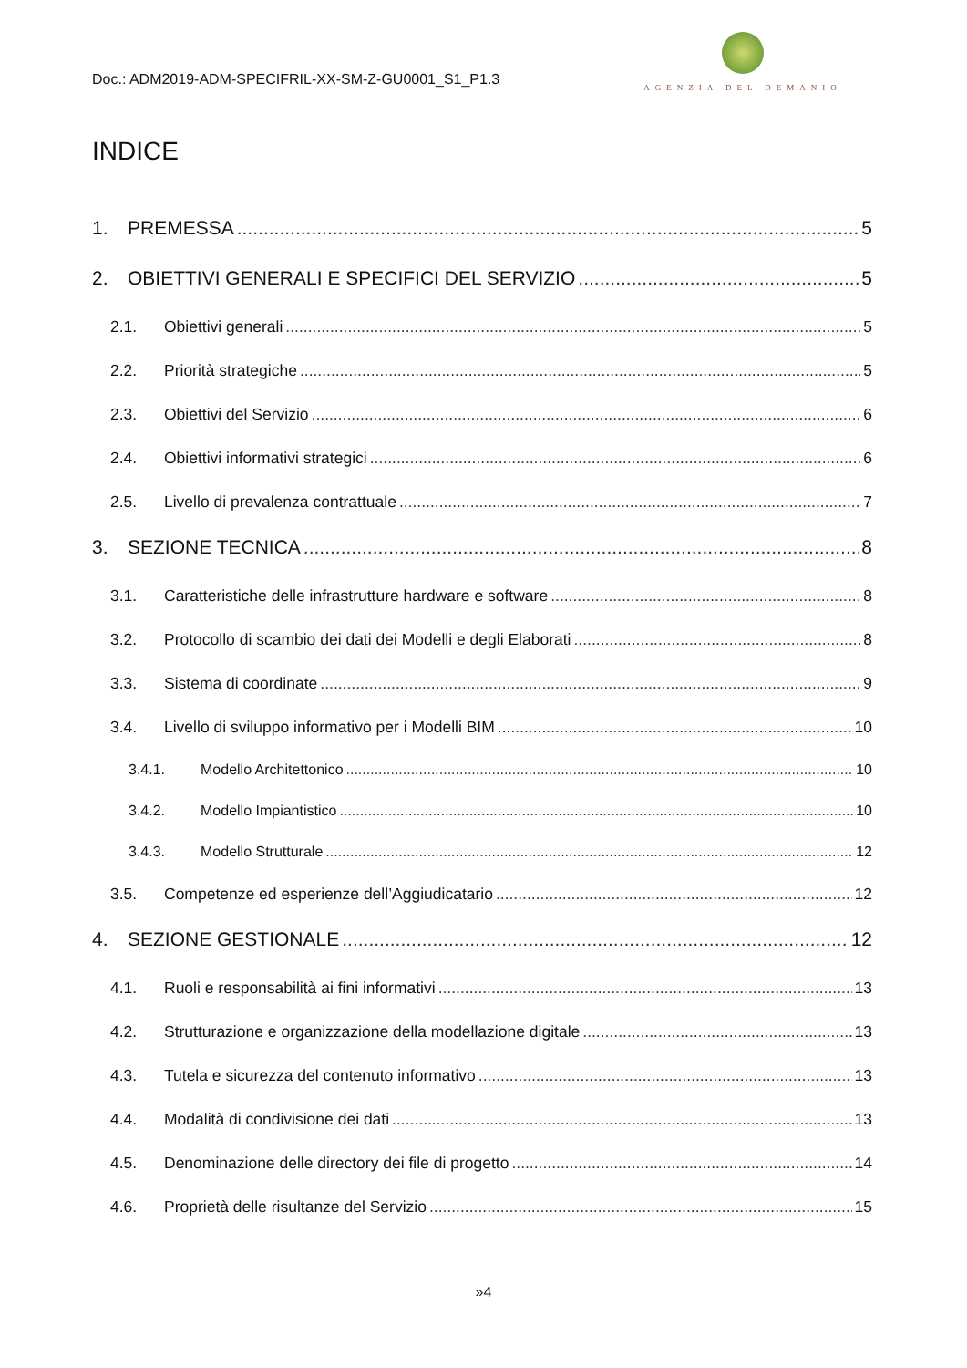Doc.: ADM2019-ADM-SPECIFRIL-XX-SM-Z-GU0001_S1_P1.3
AGENZIA DEL DEMANIO
INDICE
1. PREMESSA 5
2. OBIETTIVI GENERALI E SPECIFICI DEL SERVIZIO 5
2.1. Obiettivi generali 5
2.2. Priorità strategiche 5
2.3. Obiettivi del Servizio 6
2.4. Obiettivi informativi strategici 6
2.5. Livello di prevalenza contrattuale 7
3. SEZIONE TECNICA 8
3.1. Caratteristiche delle infrastrutture hardware e software 8
3.2. Protocollo di scambio dei dati dei Modelli e degli Elaborati 8
3.3. Sistema di coordinate 9
3.4. Livello di sviluppo informativo per i Modelli BIM 10
3.4.1. Modello Architettonico 10
3.4.2. Modello Impiantistico 10
3.4.3. Modello Strutturale 12
3.5. Competenze ed esperienze dell’Aggiudicatario 12
4. SEZIONE GESTIONALE 12
4.1. Ruoli e responsabilità ai fini informativi 13
4.2. Strutturazione e organizzazione della modellazione digitale 13
4.3. Tutela e sicurezza del contenuto informativo 13
4.4. Modalità di condivisione dei dati 13
4.5. Denominazione delle directory dei file di progetto 14
4.6. Proprietà delle risultanze del Servizio 15
»4